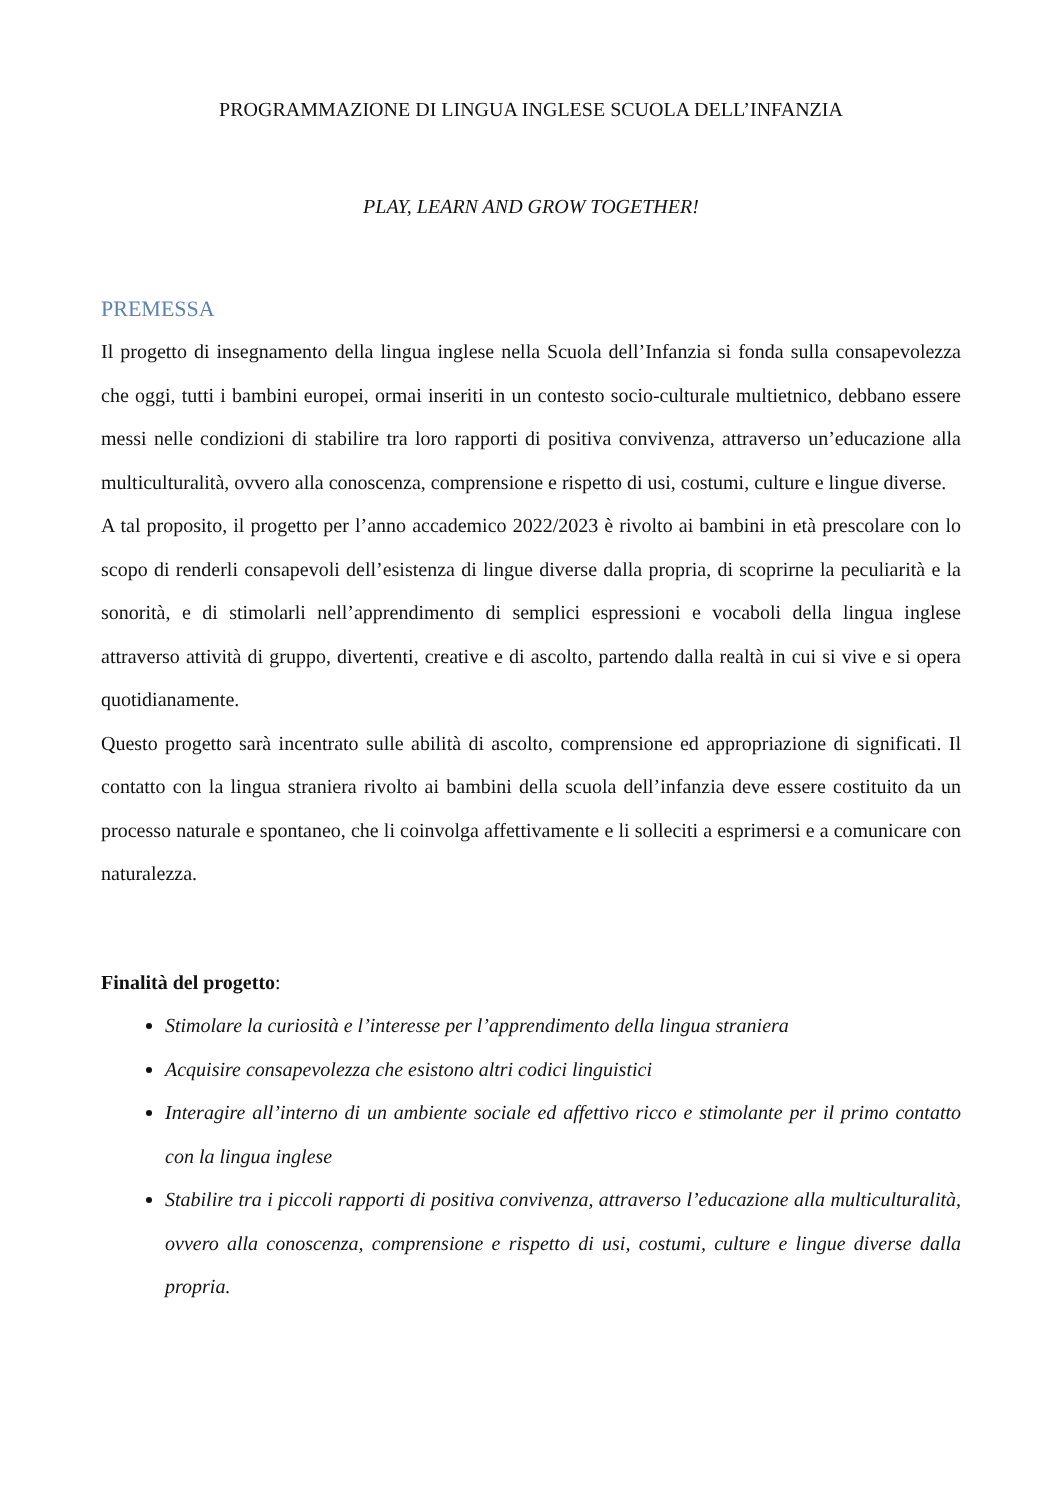PROGRAMMAZIONE DI LINGUA INGLESE SCUOLA DELL’INFANZIA
PLAY, LEARN AND GROW TOGETHER!
PREMESSA
Il progetto di insegnamento della lingua inglese nella Scuola dell’Infanzia si fonda sulla consapevolezza che oggi, tutti i bambini europei, ormai inseriti in un contesto socio-culturale multietnico, debbano essere messi nelle condizioni di stabilire tra loro rapporti di positiva convivenza, attraverso un’educazione alla multiculturalità, ovvero alla conoscenza, comprensione e rispetto di usi, costumi, culture e lingue diverse.
A tal proposito, il progetto per l’anno accademico 2022/2023 è rivolto ai bambini in età prescolare con lo scopo di renderli consapevoli dell’esistenza di lingue diverse dalla propria, di scoprirne la peculiarità e la sonorità, e di stimolarli nell’apprendimento di semplici espressioni e vocaboli della lingua inglese attraverso attività di gruppo, divertenti, creative e di ascolto, partendo dalla realtà in cui si vive e si opera quotidianamente.
Questo progetto sarà incentrato sulle abilità di ascolto, comprensione ed appropriazione di significati. Il contatto con la lingua straniera rivolto ai bambini della scuola dell’infanzia deve essere costituito da un processo naturale e spontaneo, che li coinvolga affettivamente e li solleciti a esprimersi e a comunicare con naturalezza.
Finalità del progetto:
Stimolare la curiosità e l’interesse per l’apprendimento della lingua straniera
Acquisire consapevolezza che esistono altri codici linguistici
Interagire all’interno di un ambiente sociale ed affettivo ricco e stimolante per il primo contatto con la lingua inglese
Stabilire tra i piccoli rapporti di positiva convivenza, attraverso l’educazione alla multiculturalità, ovvero alla conoscenza, comprensione e rispetto di usi, costumi, culture e lingue diverse dalla propria.